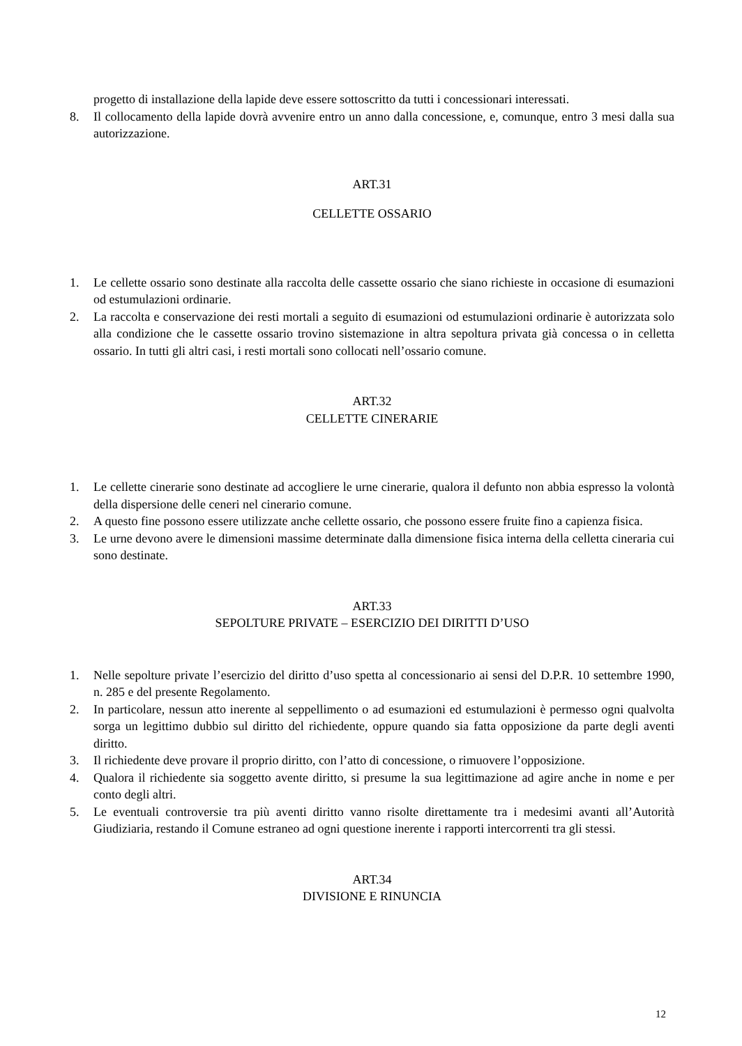progetto di installazione della lapide deve essere sottoscritto da tutti i concessionari interessati.
8. Il collocamento della lapide dovrà avvenire entro un anno dalla concessione, e, comunque, entro 3 mesi dalla sua autorizzazione.
ART.31
CELLETTE OSSARIO
1. Le cellette ossario sono destinate alla raccolta delle cassette ossario che siano richieste in occasione di esumazioni od estumulazioni ordinarie.
2. La raccolta e conservazione dei resti mortali a seguito di esumazioni od estumulazioni ordinarie è autorizzata solo alla condizione che le cassette ossario trovino sistemazione in altra sepoltura privata già concessa o in celletta ossario. In tutti gli altri casi, i resti mortali sono collocati nell’ossario comune.
ART.32
CELLETTE CINERARIE
1. Le cellette cinerarie sono destinate ad accogliere le urne cinerarie, qualora il defunto non abbia espresso la volontà della dispersione delle ceneri nel cinerario comune.
2. A questo fine possono essere utilizzate anche cellette ossario, che possono essere fruite fino a capienza fisica.
3. Le urne devono avere le dimensioni massime determinate dalla dimensione fisica interna della celletta cineraria cui sono destinate.
ART.33
SEPOLTURE PRIVATE – ESERCIZIO DEI DIRITTI D’USO
1. Nelle sepolture private l’esercizio del diritto d’uso spetta al concessionario ai sensi del D.P.R. 10 settembre 1990, n. 285 e del presente Regolamento.
2. In particolare, nessun atto inerente al seppellimento o ad esumazioni ed estumulazioni è permesso ogni qualvolta sorga un legittimo dubbio sul diritto del richiedente, oppure quando sia fatta opposizione da parte degli aventi diritto.
3. Il richiedente deve provare il proprio diritto, con l’atto di concessione, o rimuovere l’opposizione.
4. Qualora il richiedente sia soggetto avente diritto, si presume la sua legittimazione ad agire anche in nome e per conto degli altri.
5. Le eventuali controversie tra più aventi diritto vanno risolte direttamente tra i medesimi avanti all’Autorità Giudiziaria, restando il Comune estraneo ad ogni questione inerente i rapporti intercorrenti tra gli stessi.
ART.34
DIVISIONE E RINUNCIA
12